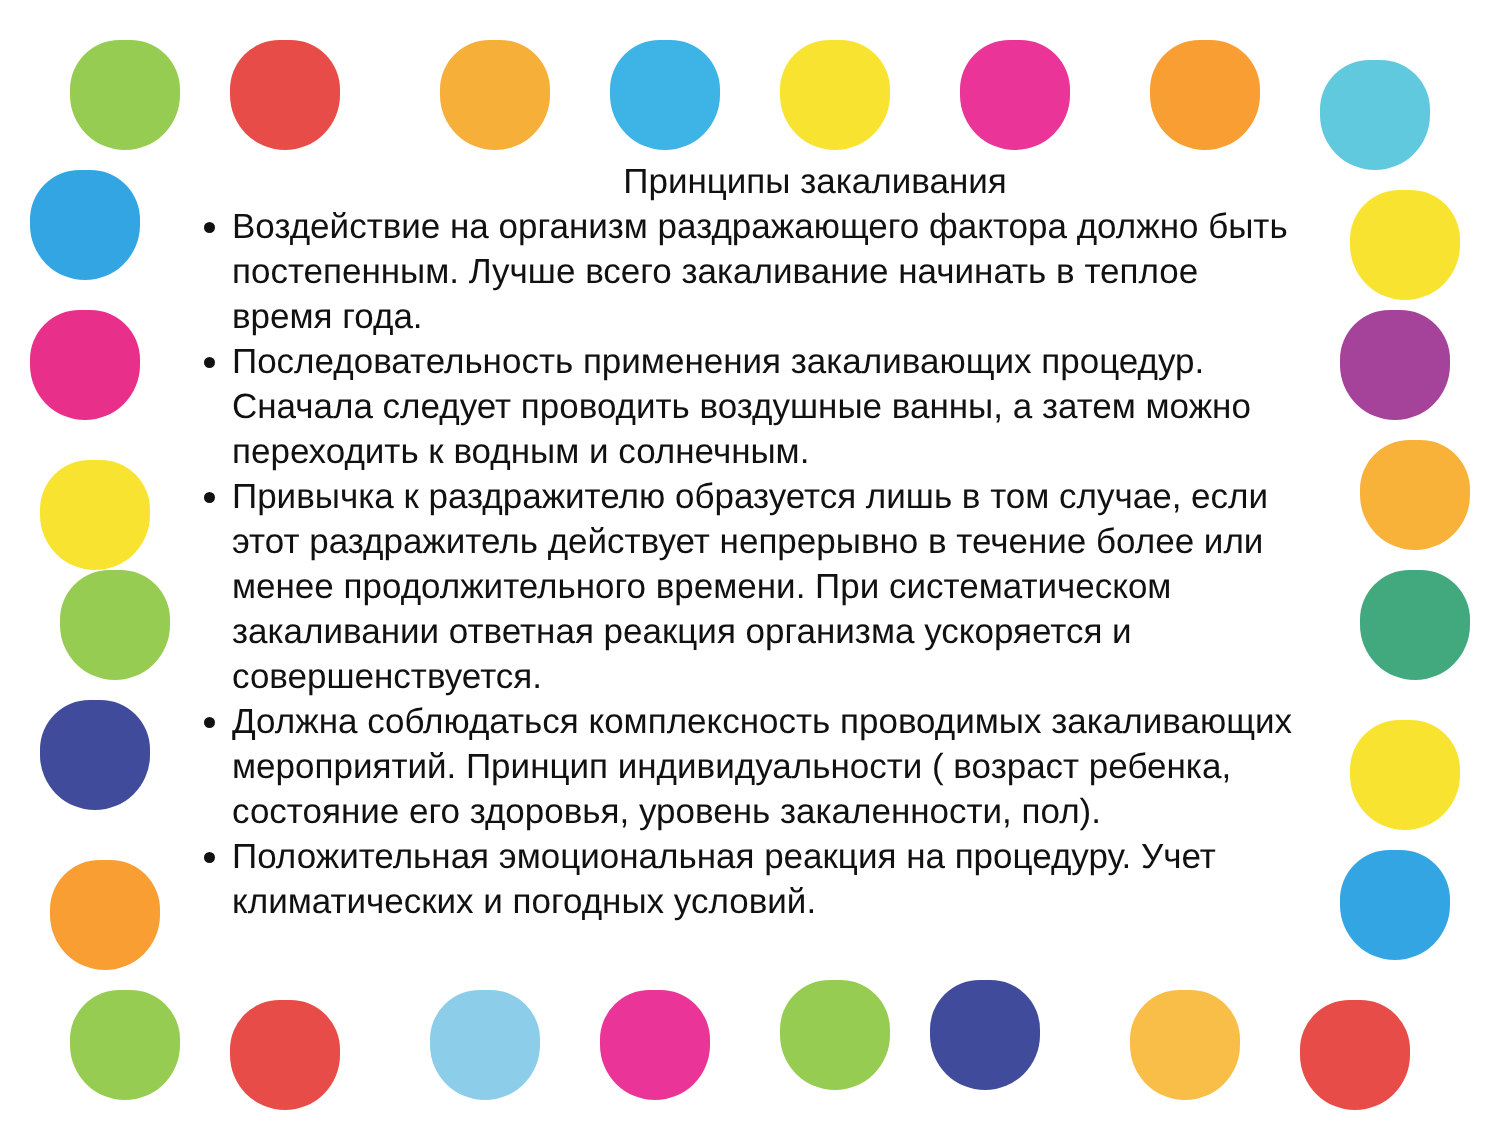Принципы закаливания
Воздействие на организм раздражающего фактора должно быть постепенным. Лучше всего закаливание начинать в теплое время года.
Последовательность применения закаливающих процедур. Сначала следует проводить воздушные ванны, а затем можно переходить к водным и солнечным.
Привычка к раздражителю образуется лишь в том случае, если этот раздражитель действует непрерывно в течение более или менее продолжительного времени. При систематическом закаливании ответная реакция организма ускоряется и совершенствуется.
Должна соблюдаться комплексность проводимых закаливающих мероприятий. Принцип индивидуальности ( возраст ребенка, состояние его здоровья, уровень закаленности, пол).
Положительная эмоциональная реакция на процедуру. Учет климатических и погодных условий.